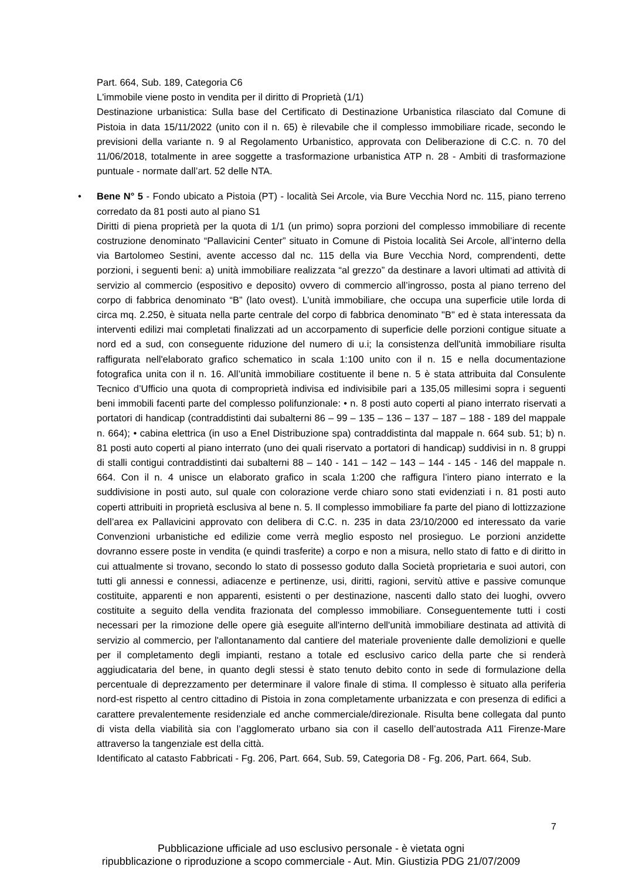Part. 664, Sub. 189, Categoria C6
L'immobile viene posto in vendita per il diritto di Proprietà (1/1)
Destinazione urbanistica: Sulla base del Certificato di Destinazione Urbanistica rilasciato dal Comune di Pistoia in data 15/11/2022 (unito con il n. 65) è rilevabile che il complesso immobiliare ricade, secondo le previsioni della variante n. 9 al Regolamento Urbanistico, approvata con Deliberazione di C.C. n. 70 del 11/06/2018, totalmente in aree soggette a trasformazione urbanistica ATP n. 28 - Ambiti di trasformazione puntuale - normate dall’art. 52 delle NTA.
•
Bene N° 5 - Fondo ubicato a Pistoia (PT) - località Sei Arcole, via Bure Vecchia Nord nc. 115, piano terreno corredato da 81 posti auto al piano S1
Diritti di piena proprietà per la quota di 1/1 (un primo) sopra porzioni del complesso immobiliare di recente costruzione denominato “Pallavicini Center” situato in Comune di Pistoia località Sei Arcole, all’interno della via Bartolomeo Sestini, avente accesso dal nc. 115 della via Bure Vecchia Nord, comprendenti, dette porzioni, i seguenti beni: a) unità immobiliare realizzata “al grezzo” da destinare a lavori ultimati ad attività di servizio al commercio (espositivo e deposito) ovvero di commercio all’ingrosso, posta al piano terreno del corpo di fabbrica denominato “B” (lato ovest). L’unità immobiliare, che occupa una superficie utile lorda di circa mq. 2.250, è situata nella parte centrale del corpo di fabbrica denominato "B" ed è stata interessata da interventi edilizi mai completati finalizzati ad un accorpamento di superficie delle porzioni contigue situate a nord ed a sud, con conseguente riduzione del numero di u.i; la consistenza dell'unità immobiliare risulta raffigurata nell'elaborato grafico schematico in scala 1:100 unito con il n. 15 e nella documentazione fotografica unita con il n. 16. All’unità immobiliare costituente il bene n. 5 è stata attribuita dal Consulente Tecnico d’Ufficio una quota di comproprietà indivisa ed indivisibile pari a 135,05 millesimi sopra i seguenti beni immobili facenti parte del complesso polifunzionale: • n. 8 posti auto coperti al piano interrato riservati a portatori di handicap (contraddistinti dai subalterni 86 – 99 – 135 – 136 – 137 – 187 – 188 - 189 del mappale n. 664); • cabina elettrica (in uso a Enel Distribuzione spa) contraddistinta dal mappale n. 664 sub. 51; b) n. 81 posti auto coperti al piano interrato (uno dei quali riservato a portatori di handicap) suddivisi in n. 8 gruppi di stalli contigui contraddistinti dai subalterni 88 – 140 - 141 – 142 – 143 – 144 - 145 - 146 del mappale n. 664. Con il n. 4 unisce un elaborato grafico in scala 1:200 che raffigura l’intero piano interrato e la suddivisione in posti auto, sul quale con colorazione verde chiaro sono stati evidenziati i n. 81 posti auto coperti attribuiti in proprietà esclusiva al bene n. 5. Il complesso immobiliare fa parte del piano di lottizzazione dell’area ex Pallavicini approvato con delibera di C.C. n. 235 in data 23/10/2000 ed interessato da varie Convenzioni urbanistiche ed edilizie come verrà meglio esposto nel prosieguo. Le porzioni anzidette dovranno essere poste in vendita (e quindi trasferite) a corpo e non a misura, nello stato di fatto e di diritto in cui attualmente si trovano, secondo lo stato di possesso goduto dalla Società proprietaria e suoi autori, con tutti gli annessi e connessi, adiacenze e pertinenze, usi, diritti, ragioni, servitù attive e passive comunque costituite, apparenti e non apparenti, esistenti o per destinazione, nascenti dallo stato dei luoghi, ovvero costituite a seguito della vendita frazionata del complesso immobiliare. Conseguentemente tutti i costi necessari per la rimozione delle opere già eseguite all'interno dell'unità immobiliare destinata ad attività di servizio al commercio, per l'allontanamento dal cantiere del materiale proveniente dalle demolizioni e quelle per il completamento degli impianti, restano a totale ed esclusivo carico della parte che si renderà aggiudicataria del bene, in quanto degli stessi è stato tenuto debito conto in sede di formulazione della percentuale di deprezzamento per determinare il valore finale di stima. Il complesso è situato alla periferia nord-est rispetto al centro cittadino di Pistoia in zona completamente urbanizzata e con presenza di edifici a carattere prevalentemente residenziale ed anche commerciale/direzionale. Risulta bene collegata dal punto di vista della viabilità sia con l’agglomerato urbano sia con il casello dell’autostrada A11 Firenze-Mare attraverso la tangenziale est della città.
Identificato al catasto Fabbricati - Fg. 206, Part. 664, Sub. 59, Categoria D8 - Fg. 206, Part. 664, Sub.
7
Pubblicazione ufficiale ad uso esclusivo personale - è vietata ogni
ripubblicazione o riproduzione a scopo commerciale - Aut. Min. Giustizia PDG 21/07/2009